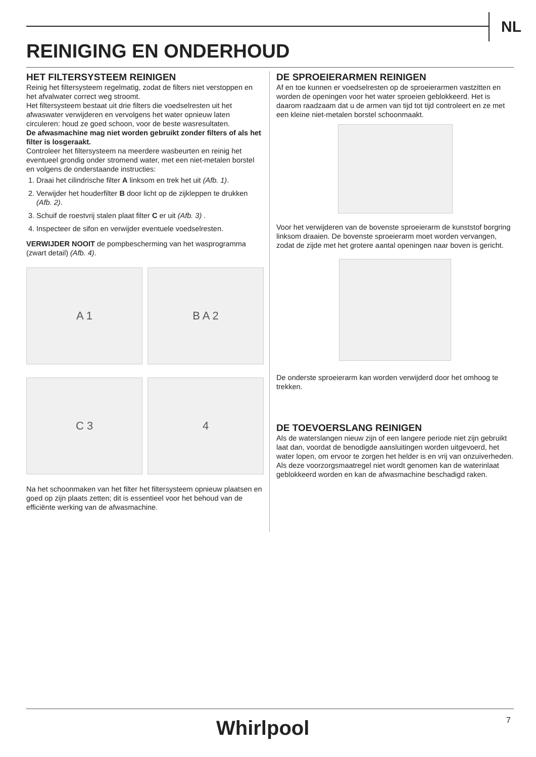NL
REINIGING EN ONDERHOUD
HET FILTERSYSTEEM REINIGEN
Reinig het filtersysteem regelmatig, zodat de filters niet verstoppen en het afvalwater correct weg stroomt.
Het filtersysteem bestaat uit drie filters die voedselresten uit het afwaswater verwijderen en vervolgens het water opnieuw laten circuleren: houd ze goed schoon, voor de beste wasresultaten.
De afwasmachine mag niet worden gebruikt zonder filters of als het filter is losgeraakt.
Controleer het filtersysteem na meerdere wasbeurten en reinig het eventueel grondig onder stromend water, met een niet-metalen borstel en volgens de onderstaande instructies:
1. Draai het cilindrische filter A linksom en trek het uit (Afb. 1).
2. Verwijder het houderfilter B door licht op de zijkleppen te drukken (Afb. 2).
3. Schuif de roestvrij stalen plaat filter C er uit (Afb. 3) .
4. Inspecteer de sifon en verwijder eventuele voedselresten.
VERWIJDER NOOIT de pompbescherming van het wasprogramma (zwart detail) (Afb. 4).
A 1
B A 2
C 3
4
Na het schoonmaken van het filter het filtersysteem opnieuw plaatsen en goed op zijn plaats zetten; dit is essentieel voor het behoud van de efficiënte werking van de afwasmachine.
DE SPROEIERARMEN REINIGEN
Af en toe kunnen er voedselresten op de sproeierarmen vastzitten en worden de openingen voor het water sproeien geblokkeerd. Het is daarom raadzaam dat u de armen van tijd tot tijd controleert en ze met een kleine niet-metalen borstel schoonmaakt.
Voor het verwijderen van de bovenste sproeierarm de kunststof borgring linksom draaien. De bovenste sproeierarm moet worden vervangen, zodat de zijde met het grotere aantal openingen naar boven is gericht.
De onderste sproeierarm kan worden verwijderd door het omhoog te trekken.
DE TOEVOERSLANG REINIGEN
Als de waterslangen nieuw zijn of een langere periode niet zijn gebruikt laat dan, voordat de benodigde aansluitingen worden uitgevoerd, het water lopen, om ervoor te zorgen het helder is en vrij van onzuiverheden. Als deze voorzorgsmaatregel niet wordt genomen kan de waterinlaat geblokkeerd worden en kan de afwasmachine beschadigd raken.
Whirlpool 7